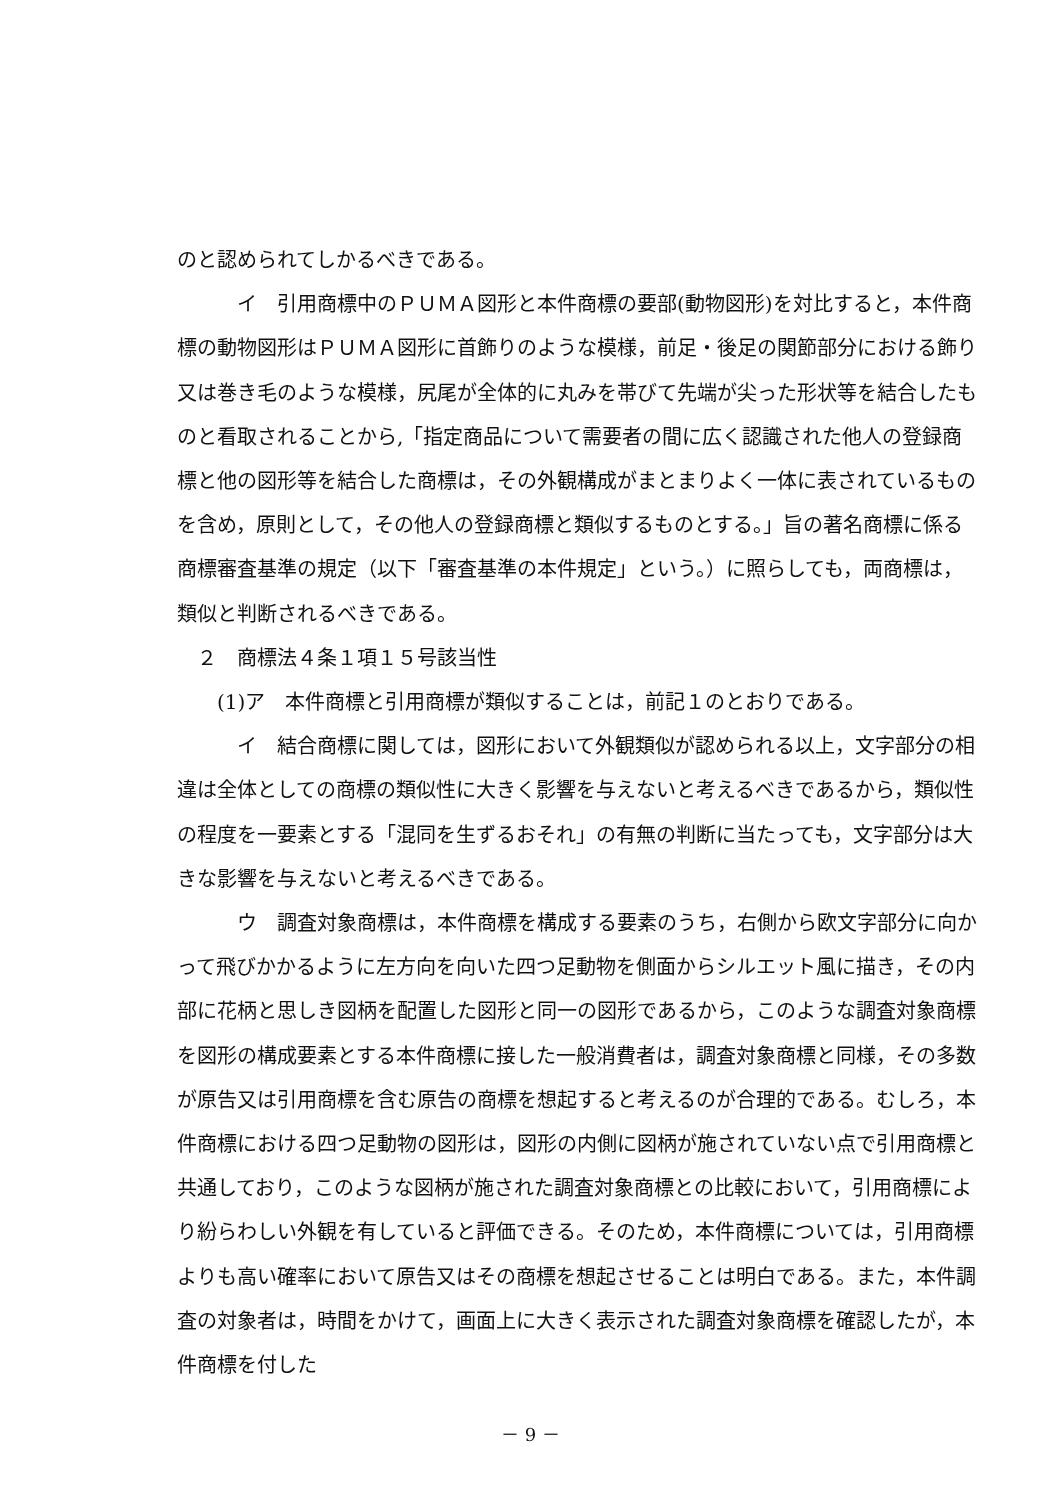のと認められてしかるべきである。
イ　引用商標中のＰＵＭＡ図形と本件商標の要部(動物図形)を対比すると，本件商標の動物図形はＰＵＭＡ図形に首飾りのような模様，前足・後足の関節部分における飾り又は巻き毛のような模様，尻尾が全体的に丸みを帯びて先端が尖った形状等を結合したものと看取されることから,「指定商品について需要者の間に広く認識された他人の登録商標と他の図形等を結合した商標は，その外観構成がまとまりよく一体に表されているものを含め，原則として，その他人の登録商標と類似するものとする。」旨の著名商標に係る商標審査基準の規定（以下「審査基準の本件規定」という。）に照らしても，両商標は，類似と判断されるべきである。
２　商標法４条１項１５号該当性
(1)ア　本件商標と引用商標が類似することは，前記１のとおりである。
イ　結合商標に関しては，図形において外観類似が認められる以上，文字部分の相違は全体としての商標の類似性に大きく影響を与えないと考えるべきであるから，類似性の程度を一要素とする「混同を生ずるおそれ」の有無の判断に当たっても，文字部分は大きな影響を与えないと考えるべきである。
ウ　調査対象商標は，本件商標を構成する要素のうち，右側から欧文字部分に向かって飛びかかるように左方向を向いた四つ足動物を側面からシルエット風に描き，その内部に花柄と思しき図柄を配置した図形と同一の図形であるから，このような調査対象商標を図形の構成要素とする本件商標に接した一般消費者は，調査対象商標と同様，その多数が原告又は引用商標を含む原告の商標を想起すると考えるのが合理的である。むしろ，本件商標における四つ足動物の図形は，図形の内側に図柄が施されていない点で引用商標と共通しており，このような図柄が施された調査対象商標との比較において，引用商標により紛らわしい外観を有していると評価できる。そのため，本件商標については，引用商標よりも高い確率において原告又はその商標を想起させることは明白である。また，本件調査の対象者は，時間をかけて，画面上に大きく表示された調査対象商標を確認したが，本件商標を付した
－ 9 －